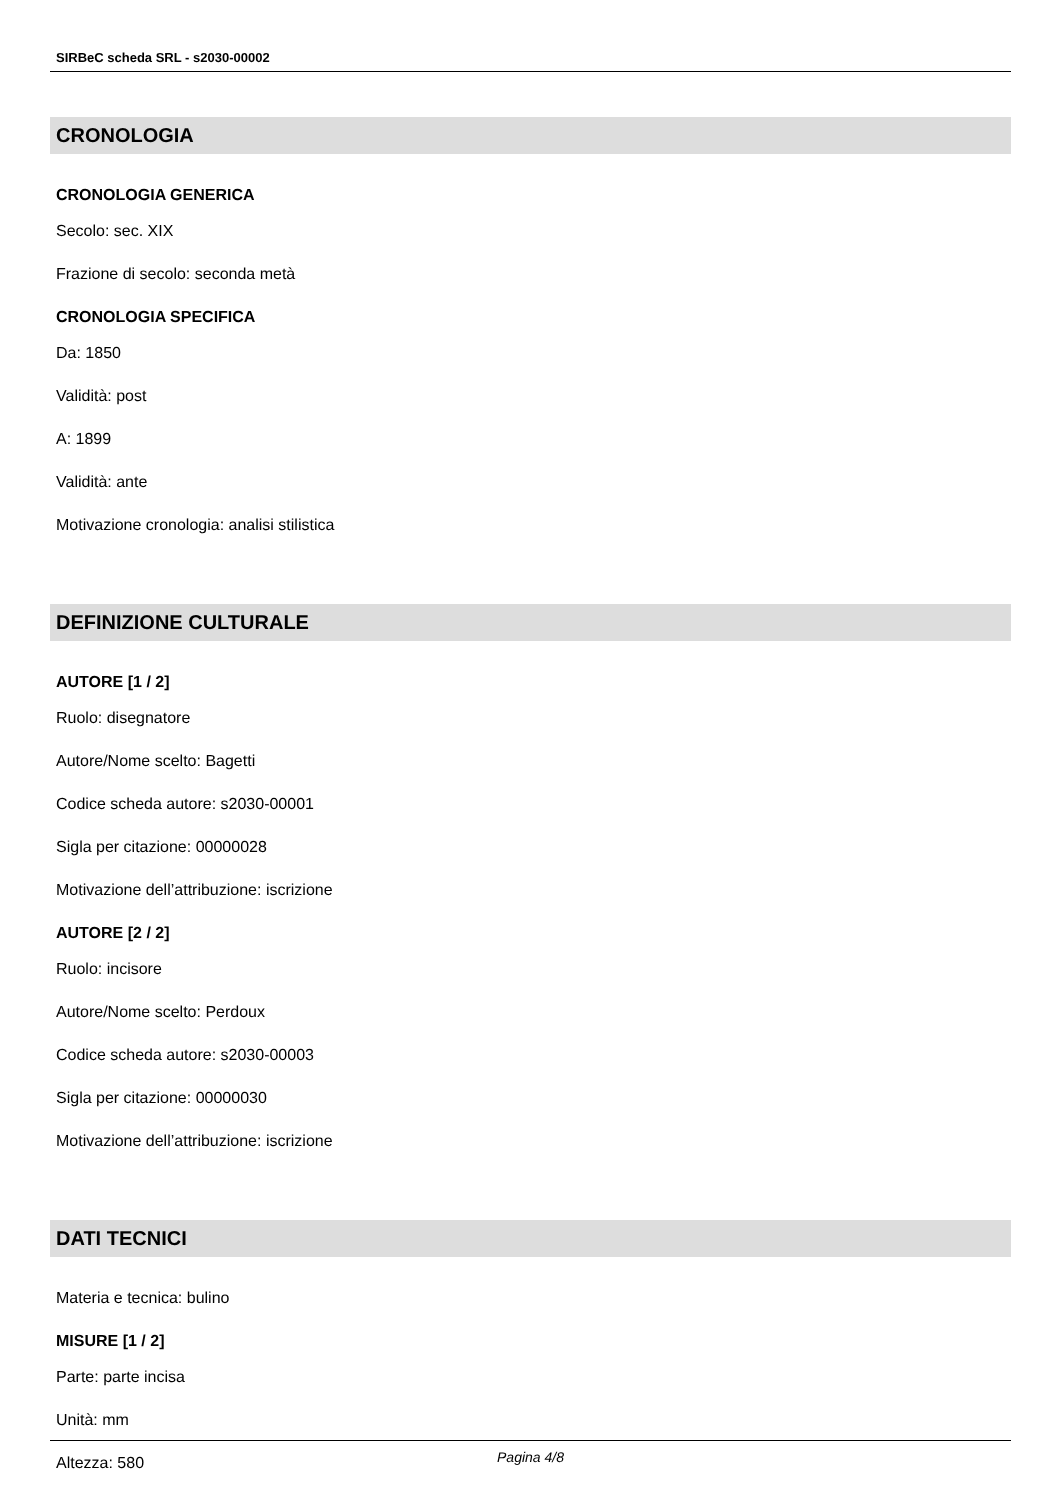SIRBeC scheda SRL - s2030-00002
CRONOLOGIA
CRONOLOGIA GENERICA
Secolo: sec. XIX
Frazione di secolo: seconda metà
CRONOLOGIA SPECIFICA
Da: 1850
Validità: post
A: 1899
Validità: ante
Motivazione cronologia: analisi stilistica
DEFINIZIONE CULTURALE
AUTORE [1 / 2]
Ruolo: disegnatore
Autore/Nome scelto: Bagetti
Codice scheda autore: s2030-00001
Sigla per citazione: 00000028
Motivazione dell’attribuzione: iscrizione
AUTORE [2 / 2]
Ruolo: incisore
Autore/Nome scelto: Perdoux
Codice scheda autore: s2030-00003
Sigla per citazione: 00000030
Motivazione dell’attribuzione: iscrizione
DATI TECNICI
Materia e tecnica: bulino
MISURE [1 / 2]
Parte: parte incisa
Unità: mm
Altezza: 580
Pagina 4/8